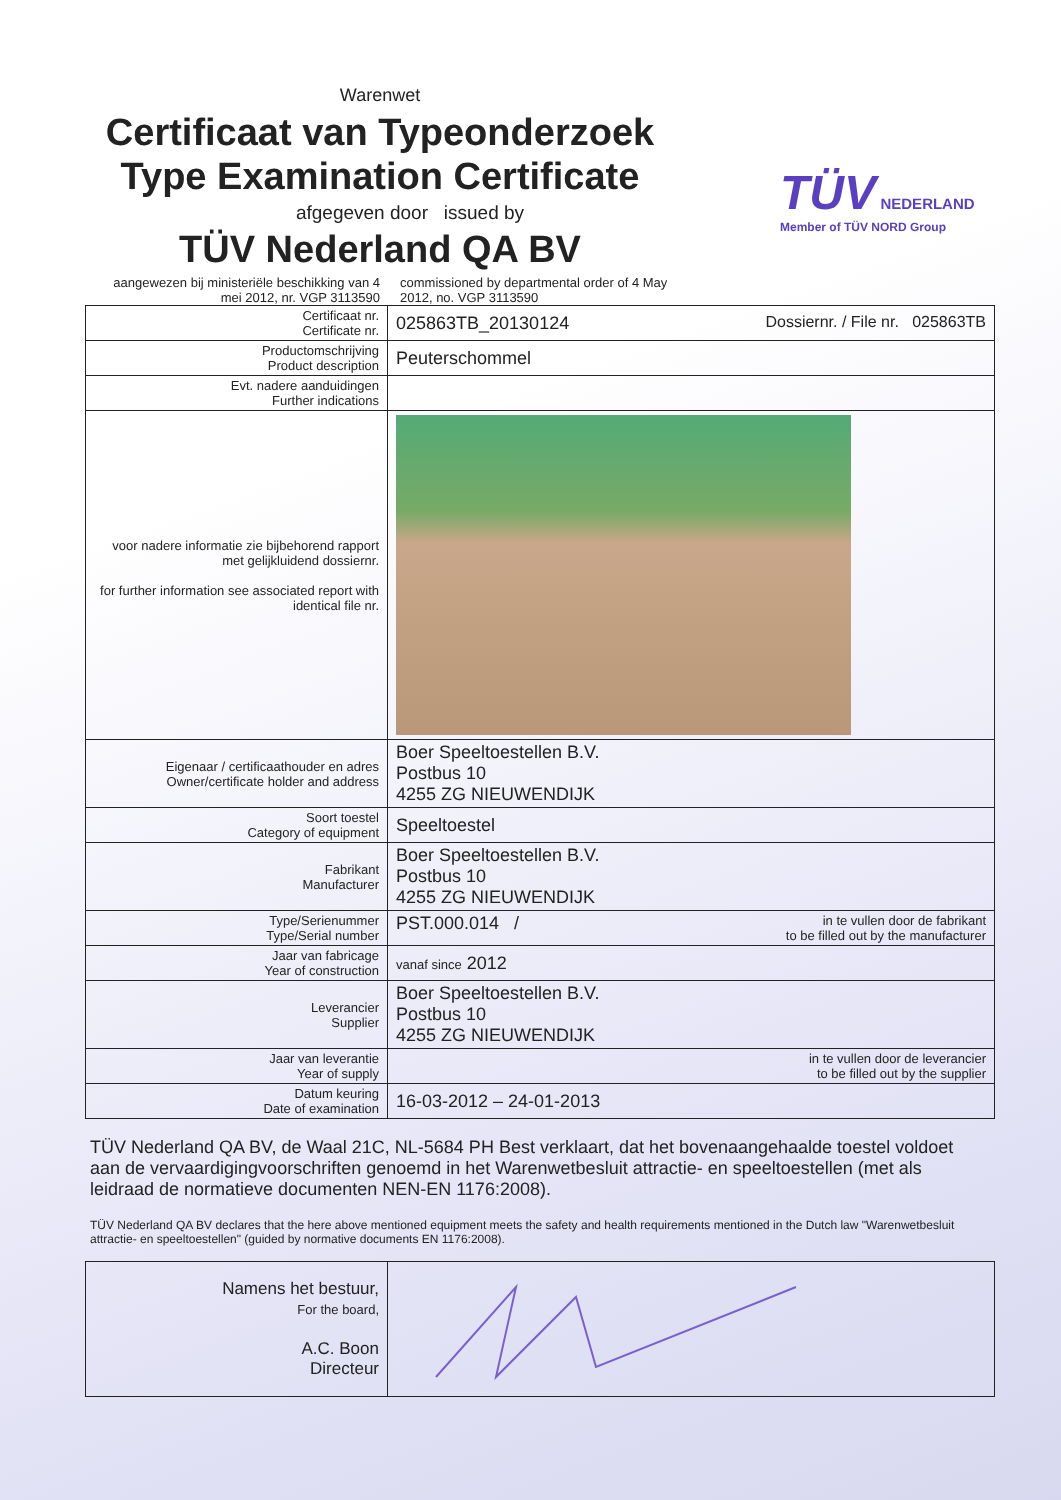Warenwet
Certificaat van Typeonderzoek
Type Examination Certificate
afgegeven door issued by
TÜV Nederland QA BV
TÜV NEDERLAND
Member of TÜV NORD Group
aangewezen bij ministeriële beschikking van 4 mei 2012, nr. VGP 3113590
commissioned by departmental order of 4 May 2012, no. VGP 3113590
| Certificaat nr. Certificate nr. | 025863TB_20130124 Dossiernr. / File nr. 025863TB |
| Productomschrijving Product description | Peuterschommel |
| Evt. nadere aanduidingen Further indications | |
| voor nadere informatie zie bijbehorend rapport met gelijkluidend dossiernr. for further information see associated report with identical file nr. | |
| Eigenaar / certificaathouder en adres Owner/certificate holder and address | Boer Speeltoestellen B.V. Postbus 10 4255 ZG NIEUWENDIJK |
| Soort toestel Category of equipment | Speeltoestel |
| Fabrikant Manufacturer | Boer Speeltoestellen B.V. Postbus 10 4255 ZG NIEUWENDIJK |
| Type/Serienummer Type/Serial number | PST.000.014 / in te vullen door de fabrikant to be filled out by the manufacturer |
| Jaar van fabricage Year of construction | vanaf since 2012 |
| Leverancier Supplier | Boer Speeltoestellen B.V. Postbus 10 4255 ZG NIEUWENDIJK |
| Jaar van leverantie Year of supply | in te vullen door de leverancier to be filled out by the supplier |
| Datum keuring Date of examination | 16-03-2012 – 24-01-2013 |
TÜV Nederland QA BV, de Waal 21C, NL-5684 PH Best verklaart, dat het bovenaangehaalde toestel voldoet aan de vervaardigingvoorschriften genoemd in het Warenwetbesluit attractie- en speeltoestellen (met als leidraad de normatieve documenten NEN-EN 1176:2008).
TÜV Nederland QA BV declares that the here above mentioned equipment meets the safety and health requirements mentioned in the Dutch law "Warenwetbesluit attractie- en speeltoestellen" (guided by normative documents EN 1176:2008).
| Namens het bestuur, For the board, A.C. Boon Directeur | |